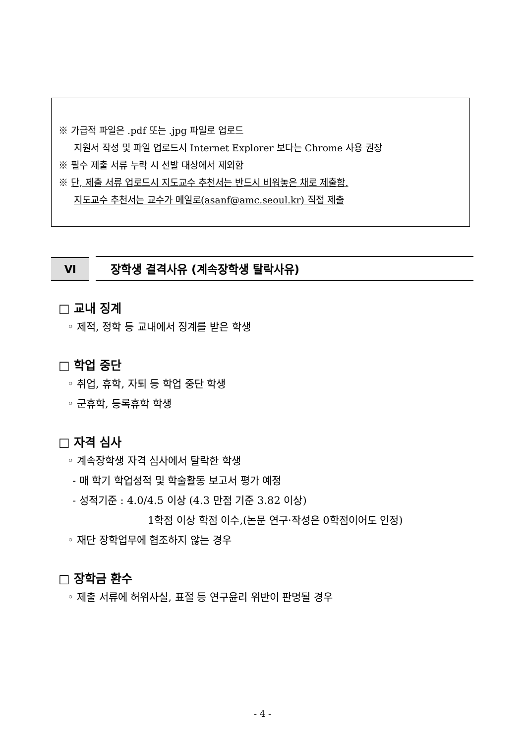※ 가급적 파일은 .pdf 또는 .jpg 파일로 업로드
지원서 작성 및 파일 업로드시 Internet Explorer 보다는 Chrome 사용 권장
※ 필수 제출 서류 누락 시 선발 대상에서 제외함
※ 단, 제출 서류 업로드시 지도교수 추천서는 반드시 비워놓은 채로 제출함.
지도교수 추천서는 교수가 메일로(asanf@amc.seoul.kr) 직접 제출
Ⅵ
장학생 결격사유 (계속장학생 탈락사유)
□ 교내 징계
◦ 제적, 정학 등 교내에서 징계를 받은 학생
□ 학업 중단
◦ 취업, 휴학, 자퇴 등 학업 중단 학생
◦ 군휴학, 등록휴학 학생
□ 자격 심사
◦ 계속장학생 자격 심사에서 탈락한 학생
- 매 학기 학업성적 및 학술활동 보고서 평가 예정
- 성적기준 : 4.0/4.5 이상 (4.3 만점 기준 3.82 이상)
1학점 이상 학점 이수,(논문 연구·작성은 0학점이어도 인정)
◦ 재단 장학업무에 협조하지 않는 경우
□ 장학금 환수
◦ 제출 서류에 허위사실, 표절 등 연구윤리 위반이 판명될 경우
- 4 -